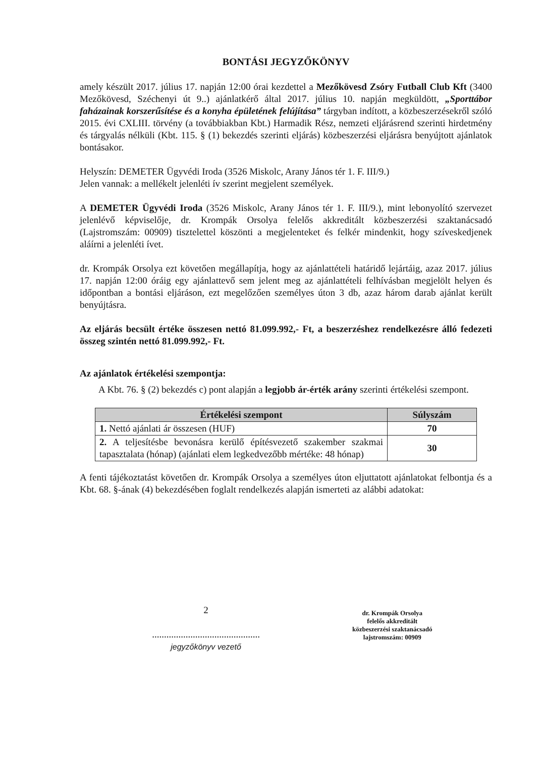BONTÁSI JEGYZŐKÖNYV
amely készült 2017. július 17. napján 12:00 órai kezdettel a Mezőkövesd Zsóry Futball Club Kft (3400 Mezőkövesd, Széchenyi út 9..) ajánlatkérő által 2017. július 10. napján megküldött, „Sporttábor faházainak korszerűsítése és a konyha épületének felújítása” tárgyban indított, a közbeszerzésekről szóló 2015. évi CXLIII. törvény (a továbbiakban Kbt.) Harmadik Rész, nemzeti eljárásrend szerinti hirdetmény és tárgyalás nélküli (Kbt. 115. § (1) bekezdés szerinti eljárás) közbeszerzési eljárásra benyújtott ajánlatok bontásakor.
Helyszín: DEMETER Ügyvédi Iroda (3526 Miskolc, Arany János tér 1. F. III/9.)
Jelen vannak: a mellékelt jelenléti ív szerint megjelent személyek.
A DEMETER Ügyvédi Iroda (3526 Miskolc, Arany János tér 1. F. III/9.), mint lebonyolító szervezet jelenlévő képviselője, dr. Krompák Orsolya felelős akkreditált közbeszerzési szaktanácsadó (Lajstromszám: 00909) tisztelettel köszönti a megjelenteket és felkér mindenkit, hogy szíveskedjenek aláírni a jelenléti ívet.
dr. Krompák Orsolya ezt követően megállapítja, hogy az ajánlattételi határidő lejártáig, azaz 2017. július 17. napján 12:00 óráig egy ajánlattevő sem jelent meg az ajánlattételi felhívásban megjelölt helyen és időpontban a bontási eljáráson, ezt megelőzően személyes úton 3 db, azaz három darab ajánlat került benyújtásra.
Az eljárás becsült értéke összesen nettó 81.099.992,- Ft, a beszerzéshez rendelkezésre álló fedezeti összeg szintén nettó 81.099.992,- Ft.
Az ajánlatok értékelési szempontja:
A Kbt. 76. § (2) bekezdés c) pont alapján a legjobb ár-érték arány szerinti értékelési szempont.
| Értékelési szempont | Súlyszám |
| --- | --- |
| 1. Nettó ajánlati ár összesen (HUF) | 70 |
| 2. A teljesítésbe bevonásra kerülő építésvezető szakember szakmai tapasztalata (hónap) (ajánlati elem legkedvezőbb mértéke: 48 hónap) | 30 |
A fenti tájékoztatást követően dr. Krompák Orsolya a személyes úton eljuttatott ajánlatokat felbontja és a Kbt. 68. §-ának (4) bekezdésében foglalt rendelkezés alapján ismerteti az alábbi adatokat:
2
.............................................
jegyzőkönyv vezető
dr. Krompák Orsolya
felelős akkreditált
közbeszerzési szaktanácsadó
lajstromszám: 00909